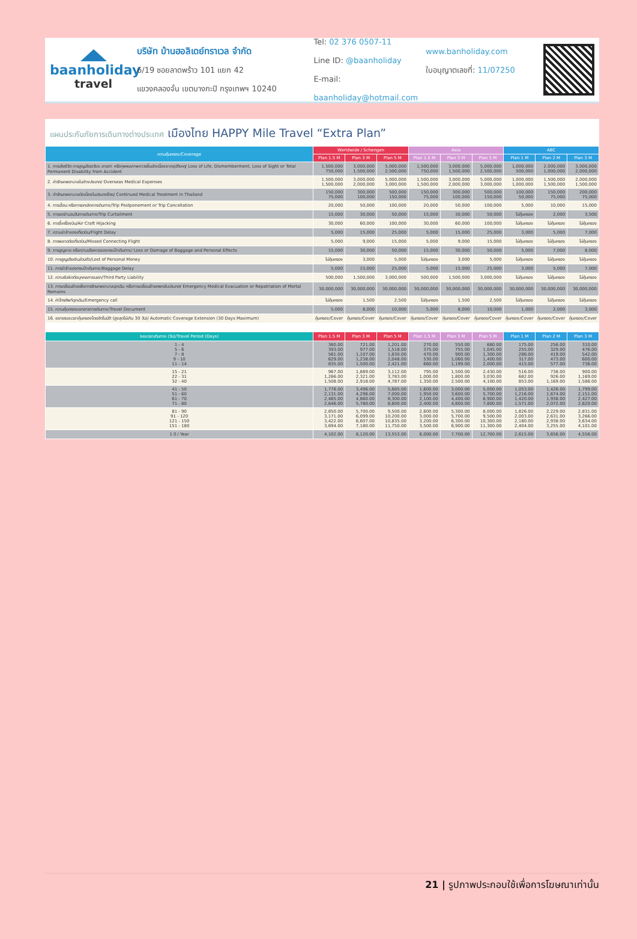baanholiday
travel
บริษัท บ้านฮอลิเดย์ทราเวล จำกัด
6/19 ซอยลาดพร้าว 101 แยก 42
แขวงคลองจั่น เขตบางกะปิ กรุงเทพฯ 10240
Tel: 02 376 0507-11
Line ID: @baanholiday
E-mail: baanholiday@hotmail.com
www.banholiday.com
ใบอนุญาตเลขที่: 11/07250
แผนประกันภัยการเดินทางต่างประเทศ เมืองไทย HAPPY Mile Travel “Extra Plan”
| ความคุ้มครอง/Coverage | Worldwide / Schengen | | | Asia | | | ABC | | |
| --- | --- | --- | --- | --- | --- | --- | --- | --- | --- |
| | Plan 1.5 M | Plan 3 M | Plan 5 M | Plan 1.5 M | Plan 3 M | Plan 5 M | Plan 1 M | Plan 2 M | Plan 3 M |
| 1. การเสียชีวิต การสูญเสียอวัยวะ สายตา หรือทุพพลภาพถาวรสิ้นเชิงเนื่องจากอุบัติเหตุ/ Loss of Life, Dismemberment, Loss of Sight or Total Permanent Disability from Accident | 1,500,000 750,000 | 3,000,000 1,500,000 | 5,000,000 2,500,000 | 1,500,000 750,000 | 3,000,000 1,500,000 | 5,000,000 2,500,000 | 1,000,000 500,000 | 2,000,000 1,000,000 | 3,000,000 2,000,000 |
| 2. ค่ารักษาพยาบาลในต่างประเทศ/ Overseas Medical Expenses | 1,500,000 1,500,000 | 3,000,000 2,000,000 | 5,000,000 3,000,000 | 1,500,000 1,500,000 | 3,000,000 2,000,000 | 5,000,000 3,000,000 | 1,000,000 1,000,000 | 1,500,000 1,500,000 | 2,000,000 1,500,000 |
| 3. ค่ารักษาพยาบาลต่อเนื่องในประเทศไทย/ Continued Medical Treatment in Thailand | 150,000 75,000 | 300,000 100,000 | 500,000 150,000 | 150,000 75,000 | 300,000 100,000 | 500,000 150,000 | 100,000 50,000 | 150,000 75,000 | 200,000 75,000 |
| 4. การเลื่อน หรือการยกเลิกการเดินทาง/Trip Postponement or Trip Cancellation | 20,000 | 50,000 | 100,000 | 20,000 | 50,000 | 100,000 | 5,000 | 10,000 | 15,000 |
| 5. การลดจำนวนวันการเดินทาง/Trip Curtailment | 15,000 | 30,000 | 50,000 | 15,000 | 30,000 | 50,000 | ไม่คุ้มครอง | 2,000 | 3,500 |
| 6. การจี้เครื่องบิน/Air Craft Hijacking | 30,000 | 60,000 | 100,000 | 30,000 | 60,000 | 100,000 | ไม่คุ้มครอง | ไม่คุ้มครอง | ไม่คุ้มครอง |
| 7. ความล่าช้าของเที่ยวบิน/Flight Delay | 5,000 | 15,000 | 25,000 | 5,000 | 15,000 | 25,000 | 3,000 | 5,000 | 7,000 |
| 8. การพลาดต่อเที่ยวบิน/Missed Connecting Flight | 5,000 | 9,000 | 15,000 | 5,000 | 9,000 | 15,000 | ไม่คุ้มครอง | ไม่คุ้มครอง | ไม่คุ้มครอง |
| 9. การสูญหาย หรือความเสียหายของกระเป๋าเดินทาง/ Loss or Damage of Baggage and Personal Effects | 15,000 | 30,000 | 50,000 | 15,000 | 30,000 | 50,000 | 5,000 | 7,000 | 8,000 |
| 10. การสูญเสียเงินส่วนตัว/Lost of Personal Money | ไม่คุ้มครอง | 3,000 | 5,000 | ไม่คุ้มครอง | 3,000 | 5,000 | ไม่คุ้มครอง | ไม่คุ้มครอง | ไม่คุ้มครอง |
| 11. การล่าช้าของกระเป๋าเดินทาง/Baggage Delay | 5,000 | 15,000 | 25,000 | 5,000 | 15,000 | 25,000 | 3,000 | 5,000 | 7,000 |
| 12. ความรับผิดต่อบุคคลภายนอก/Third Party Liability | 500,000 | 1,500,000 | 3,000,000 | 500,000 | 1,500,000 | 3,000,000 | ไม่คุ้มครอง | ไม่คุ้มครอง | ไม่คุ้มครอง |
| 13. การเคลื่อนย้ายเพื่อการรักษาพยาบาลฉุกเฉิน หรือการเคลื่อนย้ายศพกลับประเทศ/ Emergency Medical Evacuation or Repatriation of Mortal Remains | 30,000,000 | 30,000,000 | 30,000,000 | 30,000,000 | 30,000,000 | 30,000,000 | 30,000,000 | 30,000,000 | 30,000,000 |
| 14. ค่าโทรศัพท์ฉุกเฉิน/Emergency call | ไม่คุ้มครอง | 1,500 | 2,500 | ไม่คุ้มครอง | 1,500 | 2,500 | ไม่คุ้มครอง | ไม่คุ้มครอง | ไม่คุ้มครอง |
| 15. ความคุ้มครองเอกสารการเดินทาง/Travel Document | 5,000 | 8,000 | 10,000 | 5,000 | 8,000 | 10,000 | 1,000 | 2,000 | 3,000 |
| 16. ขยายระยะเวลาคุ้มครองโดยอัตโนมัติ (สูงสุดไม่เกิน 30 วัน)/ Automatic Coverage Extension (30 Days Maximum) | คุ้มครอง/Cover | คุ้มครอง/Cover | คุ้มครอง/Cover | คุ้มครอง/Cover | คุ้มครอง/Cover | คุ้มครอง/Cover | คุ้มครอง/Cover | คุ้มครอง/Cover | คุ้มครอง/Cover |
| ระยะเวลาเดินทาง (วัน)/Travel Period (Days) | Plan 1.5 M | Plan 3 M | Plan 5 M | Plan 1.5 M | Plan 3 M | Plan 5 M | Plan 1 M | Plan 2 M | Plan 3 M |
| 1 - 4 5 - 6 7 - 8 9 - 10 11 - 14 | 360.00 393.00 561.00 629.00 835.00 | 721.00 977.00 1,107.00 1,238.00 1,500.00 | 1,201.00 1,518.00 1,830.00 2,048.00 2,421.00 | 270.00 375.00 470.00 530.00 660.00 | 550.00 755.00 900.00 1,060.00 1,199.00 | 680.00 1,045.00 1,300.00 1,400.00 2,000.00 | 175.00 255.00 286.00 317.00 415.00 | 256.00 329.00 419.00 473.00 577.00 | 310.00 476.00 542.00 600.00 736.00 |
| 15 - 21 22 - 31 32 - 40 | 967.00 1,266.00 1,508.00 | 1,889.00 2,321.00 2,918.00 | 3,112.00 3,783.00 4,787.00 | 795.00 1,000.00 1,350.00 | 1,500.00 1,800.00 2,500.00 | 2,430.00 3,030.00 4,100.00 | 516.00 682.00 853.00 | 738.00 926.00 1,169.00 | 900.00 1,169.00 1,586.00 |
| 41 - 50 51 - 60 61 - 70 71 - 80 | 1,776.00 2,131.00 2,465.00 2,646.00 | 3,496.00 4,296.00 4,860.00 5,780.00 | 5,685.00 7,000.00 8,300.00 8,800.00 | 1,600.00 1,950.00 2,100.00 2,400.00 | 3,000.00 3,600.00 4,400.00 4,800.00 | 5,000.00 5,700.00 6,900.00 7,800.00 | 1,053.00 1,216.00 1,420.00 1,571.00 | 1,426.00 1,674.00 1,938.00 2,072.00 | 1,799.00 2,151.00 2,427.00 2,620.00 |
| 81 - 90 91 - 120 121 - 150 151 - 180 | 2,850.00 3,171.00 3,422.00 3,694.00 | 5,700.00 6,099.00 6,607.00 7,180.00 | 9,500.00 10,200.00 10,835.00 11,750.00 | 2,600.00 3,000.00 3,200.00 3,500.00 | 5,300.00 5,700.00 6,300.00 6,900.00 | 8,000.00 9,500.00 10,300.00 11,300.00 | 1,826.00 2,003.00 2,180.00 2,404.00 | 2,229.00 2,631.00 2,938.00 3,255.00 | 2,831.00 3,266.00 3,634.00 4,101.00 |
| 1 ปี / Year | 4,102.00 | 8,120.00 | 13,553.00 | 6,000.00 | 7,700.00 | 12,700.00 | 2,615.00 | 3,656.00 | 4,556.00 |
21 | รูปภาพประกอบใช้เพื่อการโฆษณาเท่านั้น